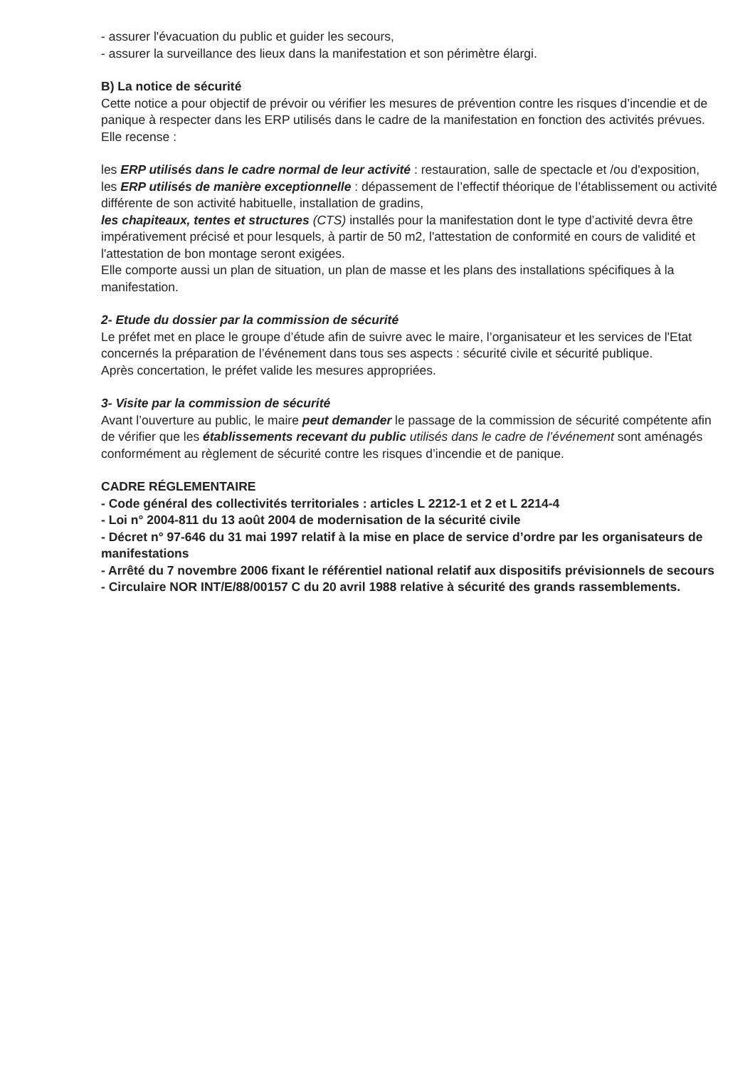- assurer l'évacuation du public et guider les secours,
- assurer la surveillance des lieux dans la manifestation et son périmètre élargi.
B) La notice de sécurité
Cette notice a pour objectif de prévoir ou vérifier les mesures de prévention contre les risques d’incendie et de panique à respecter dans les ERP utilisés dans le cadre de la manifestation en fonction des activités prévues.
Elle recense :
les ERP utilisés dans le cadre normal de leur activité : restauration, salle de spectacle et /ou d'exposition,
les ERP utilisés de manière exceptionnelle : dépassement de l’effectif théorique de l’établissement ou activité différente de son activité habituelle, installation de gradins,
les chapiteaux, tentes et structures (CTS) installés pour la manifestation dont le type d’activité devra être impérativement précisé et pour lesquels, à partir de 50 m2, l'attestation de conformité en cours de validité et l'attestation de bon montage seront exigées.
Elle comporte aussi un plan de situation, un plan de masse et les plans des installations spécifiques à la manifestation.
2- Etude du dossier par la commission de sécurité
Le préfet met en place le groupe d’étude afin de suivre avec le maire, l’organisateur et les services de l'Etat concernés la préparation de l’événement dans tous ses aspects : sécurité civile et sécurité publique.
Après concertation, le préfet valide les mesures appropriées.
3- Visite par la commission de sécurité
Avant l’ouverture au public, le maire peut demander le passage de la commission de sécurité compétente afin de vérifier que les établissements recevant du public utilisés dans le cadre de l’événement sont aménagés conformément au règlement de sécurité contre les risques d’incendie et de panique.
CADRE RÉGLEMENTAIRE
- Code général des collectivités territoriales : articles L 2212-1 et 2 et L 2214-4
- Loi n° 2004-811 du 13 août 2004 de modernisation de la sécurité civile
- Décret n° 97-646 du 31 mai 1997 relatif à la mise en place de service d’ordre par les organisateurs de manifestations
- Arrêté du 7 novembre 2006 fixant le référentiel national relatif aux dispositifs prévisionnels de secours
- Circulaire NOR INT/E/88/00157 C du 20 avril 1988 relative à sécurité des grands rassemblements.